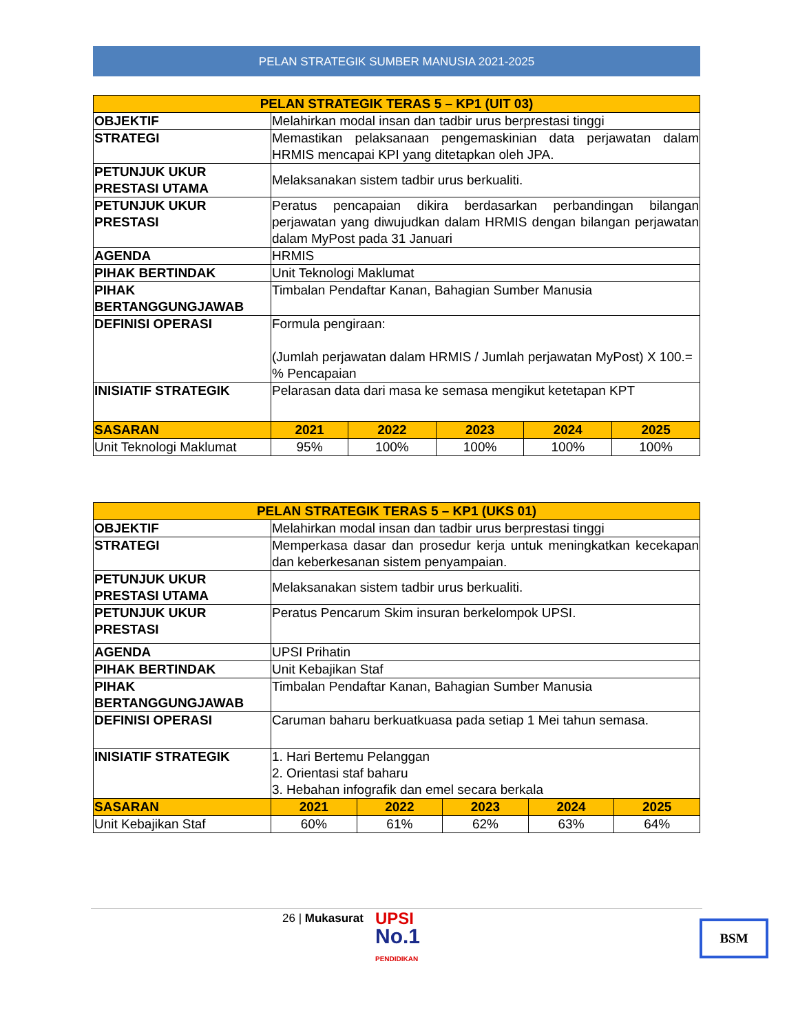PELAN STRATEGIK SUMBER MANUSIA 2021-2025
| PELAN STRATEGIK TERAS 5 – KP1 (UIT 03) | | | | | |
| --- | --- | --- | --- | --- | --- |
| OBJEKTIF | Melahirkan modal insan dan tadbir urus berprestasi tinggi | | | | |
| STRATEGI | Memastikan pelaksanaan pengemaskinian data perjawatan dalam HRMIS mencapai KPI yang ditetapkan oleh JPA. | | | | |
| PETUNJUK UKUR PRESTASI UTAMA | Melaksanakan sistem tadbir urus berkualiti. | | | | |
| PETUNJUK UKUR PRESTASI | Peratus pencapaian dikira berdasarkan perbandingan bilangan perjawatan yang diwujudkan dalam HRMIS dengan bilangan perjawatan dalam MyPost pada 31 Januari | | | | |
| AGENDA | HRMIS | | | | |
| PIHAK BERTINDAK | Unit Teknologi Maklumat | | | | |
| PIHAK BERTANGGUNGJAWAB | Timbalan Pendaftar Kanan, Bahagian Sumber Manusia | | | | |
| DEFINISI OPERASI | Formula pengiraan: (Jumlah perjawatan dalam HRMIS / Jumlah perjawatan MyPost) X 100.= % Pencapaian | | | | |
| INISIATIF STRATEGIK | Pelarasan data dari masa ke semasa mengikut ketetapan KPT | | | | |
| SASARAN | 2021 | 2022 | 2023 | 2024 | 2025 |
| Unit Teknologi Maklumat | 95% | 100% | 100% | 100% | 100% |
| PELAN STRATEGIK TERAS 5 – KP1 (UKS 01) | | | | | |
| --- | --- | --- | --- | --- | --- |
| OBJEKTIF | Melahirkan modal insan dan tadbir urus berprestasi tinggi | | | | |
| STRATEGI | Memperkasa dasar dan prosedur kerja untuk meningkatkan kecekapan dan keberkesanan sistem penyampaian. | | | | |
| PETUNJUK UKUR PRESTASI UTAMA | Melaksanakan sistem tadbir urus berkualiti. | | | | |
| PETUNJUK UKUR PRESTASI | Peratus Pencarum Skim insuran berkelompok UPSI. | | | | |
| AGENDA | UPSI Prihatin | | | | |
| PIHAK BERTINDAK | Unit Kebajikan Staf | | | | |
| PIHAK BERTANGGUNGJAWAB | Timbalan Pendaftar Kanan, Bahagian Sumber Manusia | | | | |
| DEFINISI OPERASI | Caruman baharu berkuatkuasa pada setiap 1 Mei tahun semasa. | | | | |
| INISIATIF STRATEGIK | 1. Hari Bertemu Pelanggan 2. Orientasi staf baharu 3. Hebahan infografik dan emel secara berkala | | | | |
| SASARAN | 2021 | 2022 | 2023 | 2024 | 2025 |
| Unit Kebajikan Staf | 60% | 61% | 62% | 63% | 64% |
26 | Mukasurat
UPSI
No.1
PENDIDIKAN
BSM